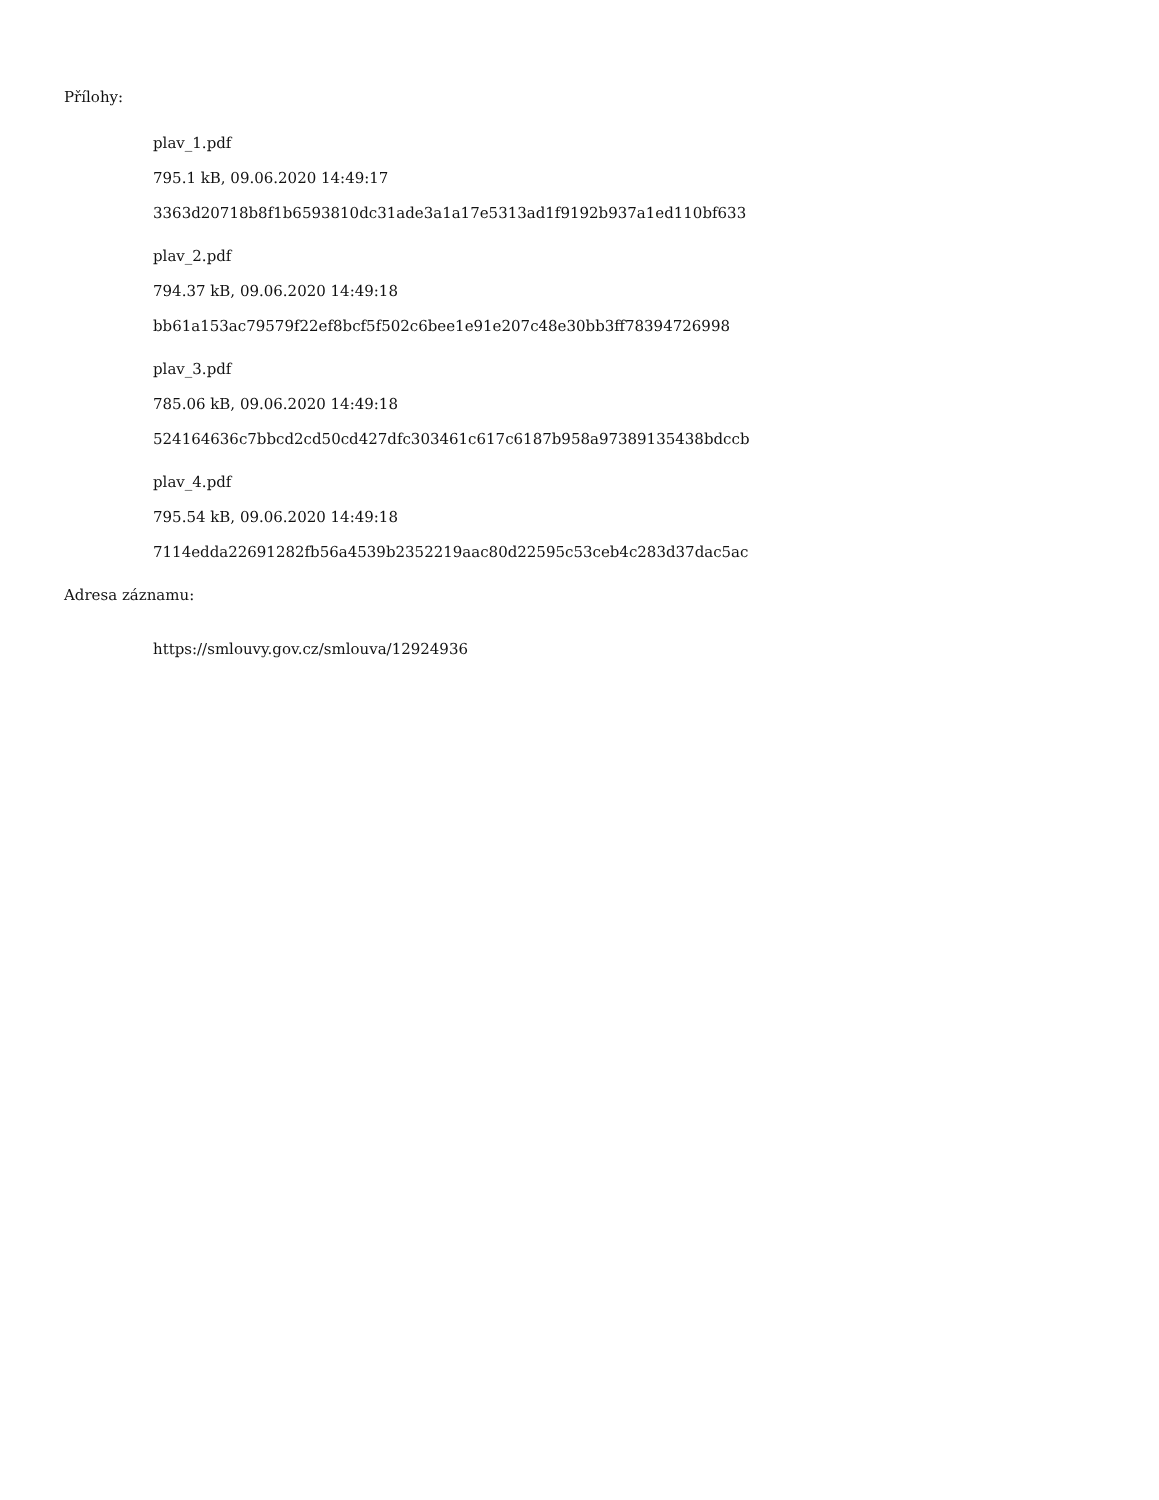Přílohy:
plav_1.pdf
795.1 kB, 09.06.2020 14:49:17
3363d20718b8f1b6593810dc31ade3a1a17e5313ad1f9192b937a1ed110bf633
plav_2.pdf
794.37 kB, 09.06.2020 14:49:18
bb61a153ac79579f22ef8bcf5f502c6bee1e91e207c48e30bb3ff78394726998
plav_3.pdf
785.06 kB, 09.06.2020 14:49:18
524164636c7bbcd2cd50cd427dfc303461c617c6187b958a97389135438bdccb
plav_4.pdf
795.54 kB, 09.06.2020 14:49:18
7114edda22691282fb56a4539b2352219aac80d22595c53ceb4c283d37dac5ac
Adresa záznamu:
https://smlouvy.gov.cz/smlouva/12924936